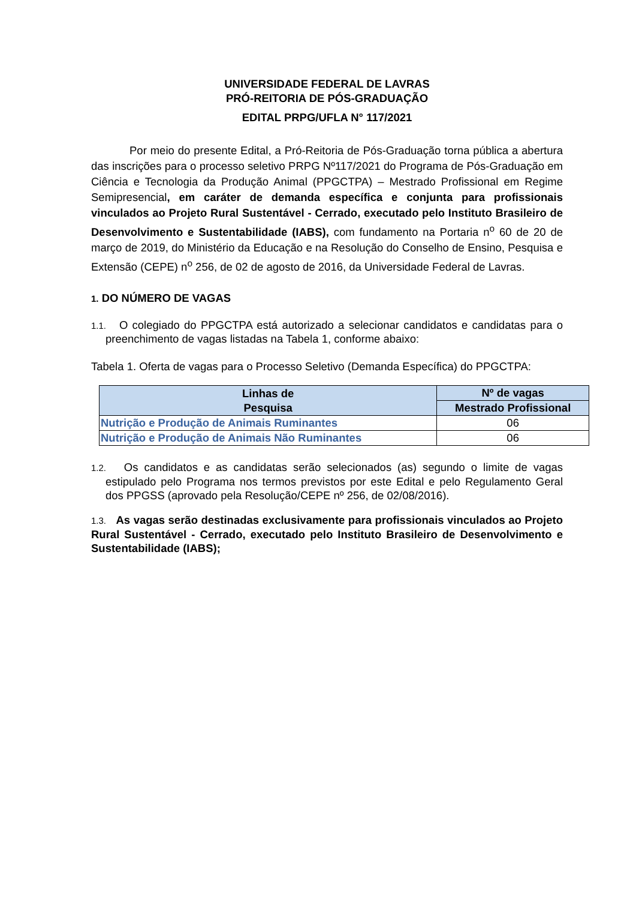UNIVERSIDADE FEDERAL DE LAVRAS
PRÓ-REITORIA DE PÓS-GRADUAÇÃO
EDITAL PRPG/UFLA N° 117/2021
Por meio do presente Edital, a Pró-Reitoria de Pós-Graduação torna pública a abertura das inscrições para o processo seletivo PRPG Nº117/2021 do Programa de Pós-Graduação em Ciência e Tecnologia da Produção Animal (PPGCTPA) – Mestrado Profissional em Regime Semipresencial, em caráter de demanda específica e conjunta para profissionais vinculados ao Projeto Rural Sustentável - Cerrado, executado pelo Instituto Brasileiro de Desenvolvimento e Sustentabilidade (IABS), com fundamento na Portaria n<sup>o</sup> 60 de 20 de março de 2019, do Ministério da Educação e na Resolução do Conselho de Ensino, Pesquisa e Extensão (CEPE) n<sup>o</sup> 256, de 02 de agosto de 2016, da Universidade Federal de Lavras.
1. DO NÚMERO DE VAGAS
1.1. O colegiado do PPGCTPA está autorizado a selecionar candidatos e candidatas para o preenchimento de vagas listadas na Tabela 1, conforme abaixo:
Tabela 1. Oferta de vagas para o Processo Seletivo (Demanda Específica) do PPGCTPA:
| Linhas de Pesquisa | Nº de vagas |
| --- | --- |
| | Mestrado Profissional |
| Nutrição e Produção de Animais Ruminantes | 06 |
| Nutrição e Produção de Animais Não Ruminantes | 06 |
1.2. Os candidatos e as candidatas serão selecionados (as) segundo o limite de vagas estipulado pelo Programa nos termos previstos por este Edital e pelo Regulamento Geral dos PPGSS (aprovado pela Resolução/CEPE nº 256, de 02/08/2016).
1.3. As vagas serão destinadas exclusivamente para profissionais vinculados ao Projeto Rural Sustentável - Cerrado, executado pelo Instituto Brasileiro de Desenvolvimento e Sustentabilidade (IABS);